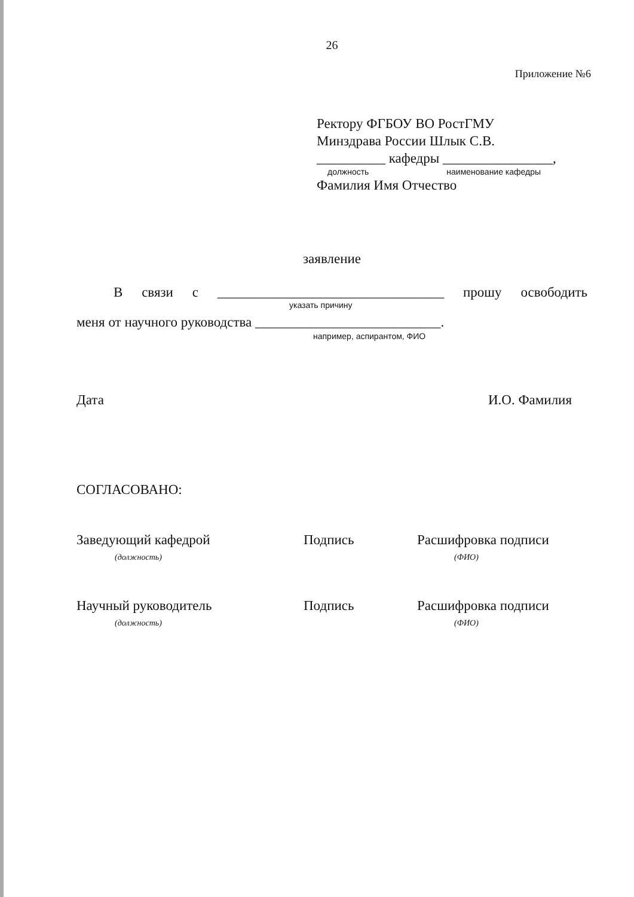26
Приложение №6
Ректору ФГБОУ ВО РостГМУ
Минздрава России Шлык С.В.
__________ кафедры ________________,
должность наименование кафедры
Фамилия Имя Отчество
заявление
В связи с _________________________________ прошу освободить
указать причину
меня от научного руководства ___________________________.
например, аспирантом, ФИО
Дата И.О. Фамилия
СОГЛАСОВАНО:
Заведующий кафедрой
(должность)
Подпись Расшифровка подписи
(ФИО)
Научный руководитель
(должность)
Подпись Расшифровка подписи
(ФИО)